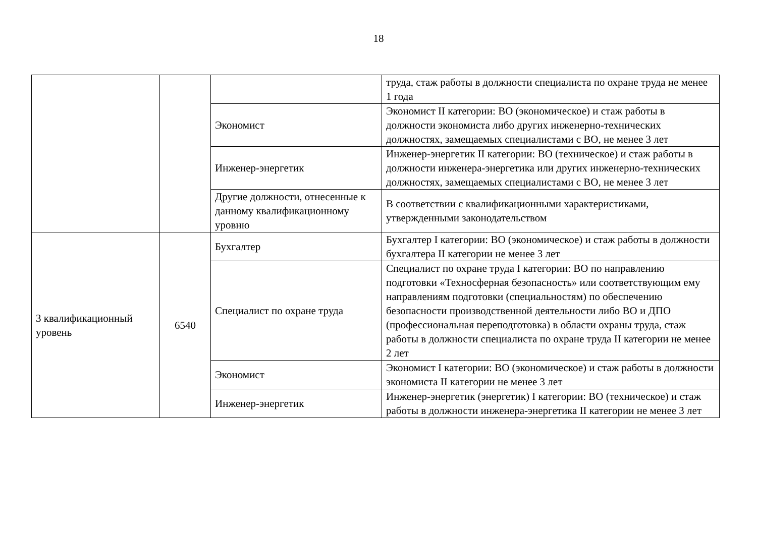18
| | | | труда, стаж работы в должности специалиста по охране труда не менее 1 года |
| | | Экономист | Экономист II категории: ВО (экономическое) и стаж работы в должности экономиста либо других инженерно-технических должностях, замещаемых специалистами с ВО, не менее 3 лет |
| | | Инженер-энергетик | Инженер-энергетик II категории: ВО (техническое) и стаж работы в должности инженера-энергетика или других инженерно-технических должностях, замещаемых специалистами с ВО, не менее 3 лет |
| | | Другие должности, отнесенные к данному квалификационному уровню | В соответствии с квалификационными характеристиками, утвержденными законодательством |
| 3 квалификационный уровень | 6540 | Бухгалтер | Бухгалтер I категории: ВО (экономическое) и стаж работы в должности бухгалтера II категории не менее 3 лет |
| | | Специалист по охране труда | Специалист по охране труда I категории: ВО по направлению подготовки «Техносферная безопасность» или соответствующим ему направлениям подготовки (специальностям) по обеспечению безопасности производственной деятельности либо ВО и ДПО (профессиональная переподготовка) в области охраны труда, стаж работы в должности специалиста по охране труда II категории не менее 2 лет |
| | | Экономист | Экономист I категории: ВО (экономическое) и стаж работы в должности экономиста II категории не менее 3 лет |
| | | Инженер-энергетик | Инженер-энергетик (энергетик) I категории: ВО (техническое) и стаж работы в должности инженера-энергетика II категории не менее 3 лет |